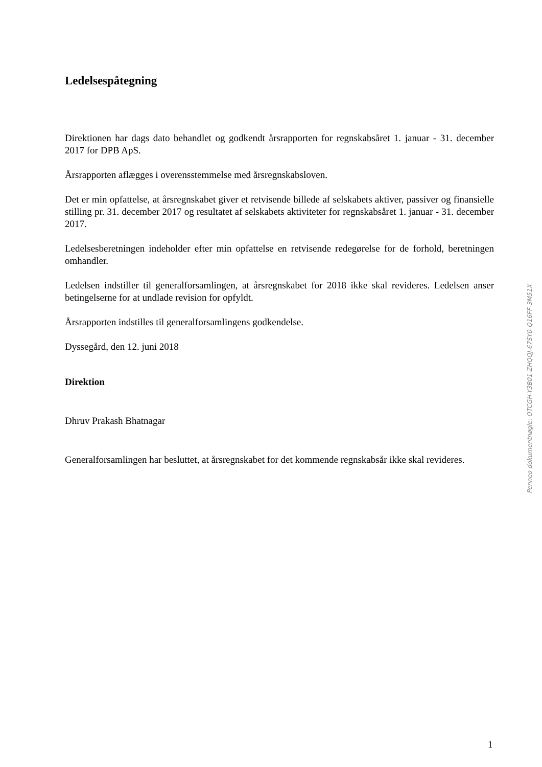Ledelsespåtegning
Direktionen har dags dato behandlet og godkendt årsrapporten for regnskabsåret 1. januar - 31. december 2017 for DPB ApS.
Årsrapporten aflægges i overensstemmelse med årsregnskabsloven.
Det er min opfattelse, at årsregnskabet giver et retvisende billede af selskabets aktiver, passiver og finansielle stilling pr. 31. december 2017 og resultatet af selskabets aktiviteter for regnskabsåret 1. januar - 31. december 2017.
Ledelsesberetningen indeholder efter min opfattelse en retvisende redegørelse for de forhold, beretningen omhandler.
Ledelsen indstiller til generalforsamlingen, at årsregnskabet for 2018 ikke skal revideres. Ledelsen anser betingelserne for at undlade revision for opfyldt.
Årsrapporten indstilles til generalforsamlingens godkendelse.
Dyssegård, den 12. juni 2018
Direktion
Dhruv Prakash Bhatnagar
Generalforsamlingen har besluttet, at årsregnskabet for det kommende regnskabsår ikke skal revideres.
Penneo dokumentnøgle: OTCGH-Y3B01-ZHQQJ-67SY0-Q16FF-3M51X
1